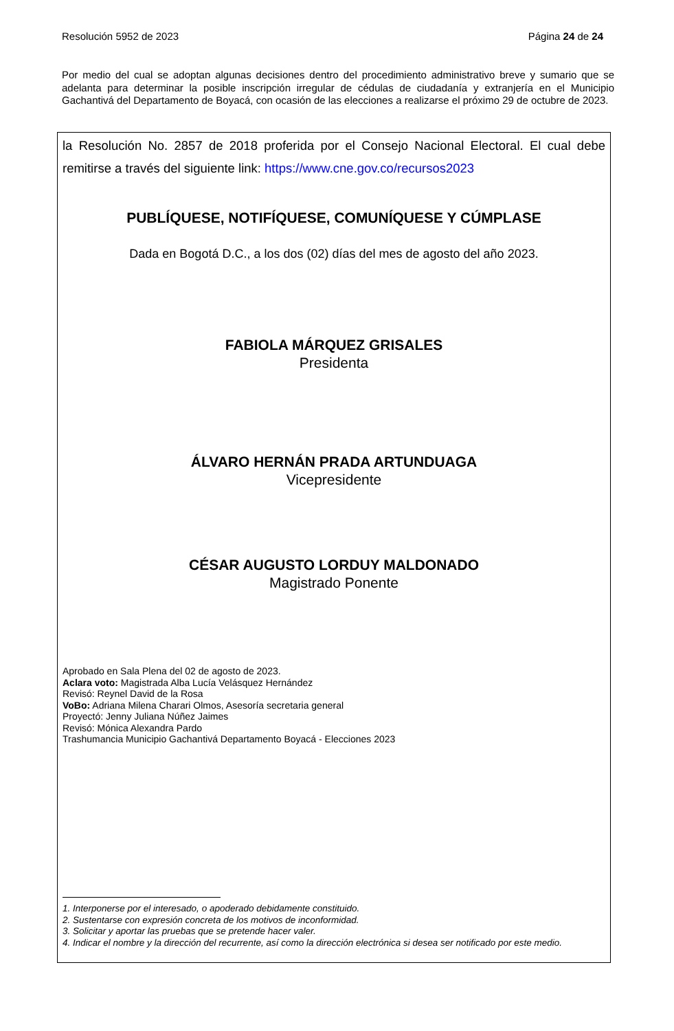Resolución 5952 de 2023 Página 24 de 24
Por medio del cual se adoptan algunas decisiones dentro del procedimiento administrativo breve y sumario que se adelanta para determinar la posible inscripción irregular de cédulas de ciudadanía y extranjería en el Municipio Gachantivá del Departamento de Boyacá, con ocasión de las elecciones a realizarse el próximo 29 de octubre de 2023.
la Resolución No. 2857 de 2018 proferida por el Consejo Nacional Electoral. El cual debe remitirse a través del siguiente link: https://www.cne.gov.co/recursos2023
PUBLÍQUESE, NOTIFÍQUESE, COMUNÍQUESE Y CÚMPLASE
Dada en Bogotá D.C., a los dos (02) días del mes de agosto del año 2023.
FABIOLA MÁRQUEZ GRISALES
Presidenta
ÁLVARO HERNÁN PRADA ARTUNDUAGA
Vicepresidente
CÉSAR AUGUSTO LORDUY MALDONADO
Magistrado Ponente
Aprobado en Sala Plena del 02 de agosto de 2023.
Aclara voto: Magistrada Alba Lucía Velásquez Hernández
Revisó: Reynel David de la Rosa
VoBo: Adriana Milena Charari Olmos, Asesoría secretaria general
Proyectó: Jenny Juliana Núñez Jaimes
Revisó: Mónica Alexandra Pardo
Trashumancia Municipio Gachantivá Departamento Boyacá - Elecciones 2023
1. Interponerse por el interesado, o apoderado debidamente constituido.
2. Sustentarse con expresión concreta de los motivos de inconformidad.
3. Solicitar y aportar las pruebas que se pretende hacer valer.
4. Indicar el nombre y la dirección del recurrente, así como la dirección electrónica si desea ser notificado por este medio.